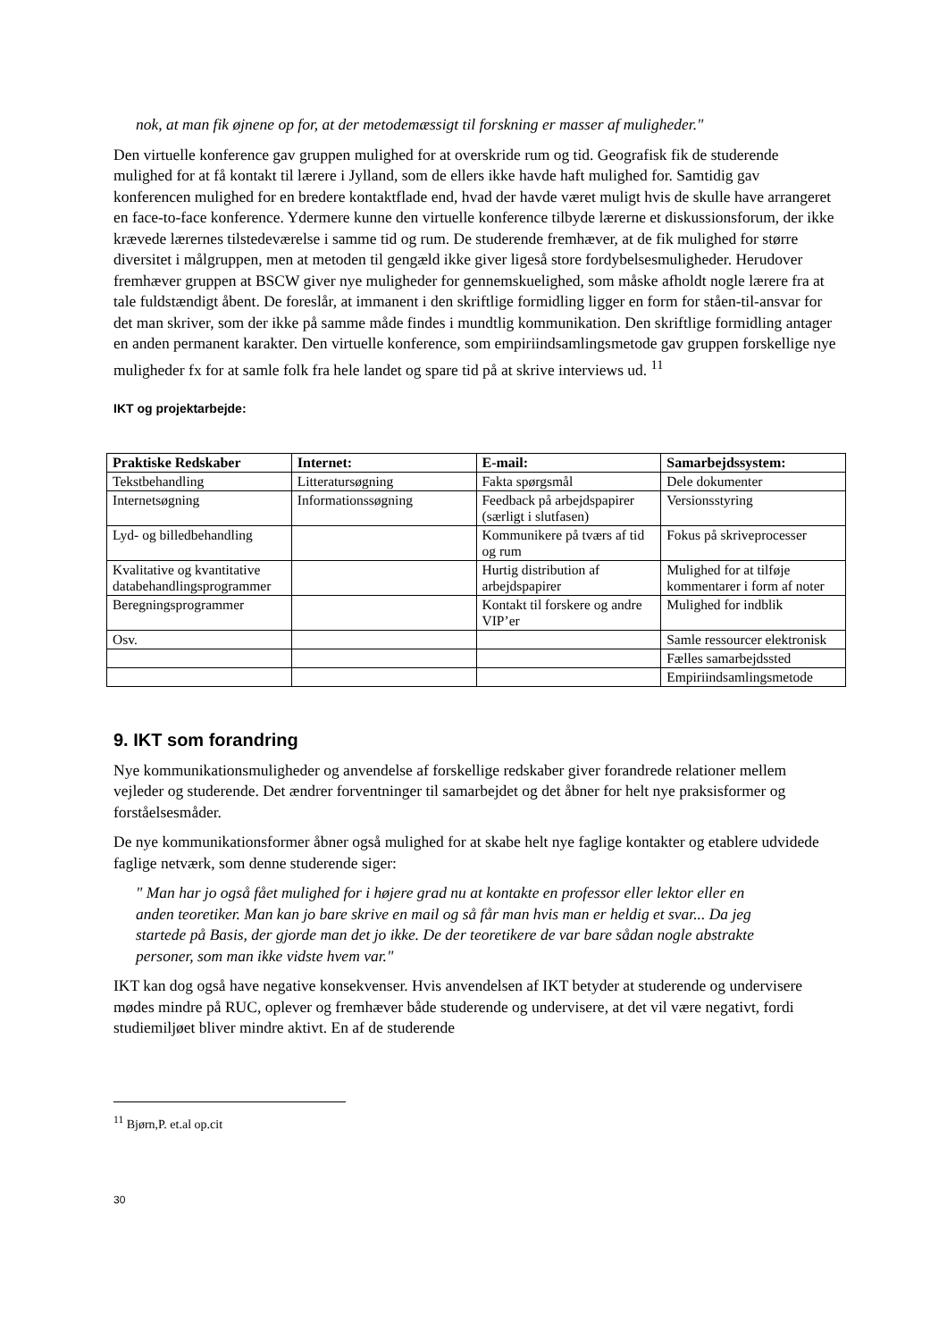nok, at man fik øjnene op for, at der metodemæssigt til forskning er masser af muligheder."
Den virtuelle konference gav gruppen mulighed for at overskride rum og tid. Geografisk fik de studerende mulighed for at få kontakt til lærere i Jylland, som de ellers ikke havde haft mulighed for. Samtidig gav konferencen mulighed for en bredere kontaktflade end, hvad der havde været muligt hvis de skulle have arrangeret en face-to-face konference. Ydermere kunne den virtuelle konference tilbyde lærerne et diskussionsforum, der ikke krævede lærernes tilstedeværelse i samme tid og rum. De studerende fremhæver, at de fik mulighed for større diversitet i målgruppen, men at metoden til gengæld ikke giver ligeså store fordybelsesmuligheder. Herudover fremhæver gruppen at BSCW giver nye muligheder for gennemskuelighed, som måske afholdt nogle lærere fra at tale fuldstændigt åbent. De foreslår, at immanent i den skriftlige formidling ligger en form for ståen-til-ansvar for det man skriver, som der ikke på samme måde findes i mundtlig kommunikation. Den skriftlige formidling antager en anden permanent karakter. Den virtuelle konference, som empiriindsamlingsmetode gav gruppen forskellige nye muligheder fx for at samle folk fra hele landet og spare tid på at skrive interviews ud. <sup>11</sup>
IKT og projektarbejde:
| Praktiske Redskaber | Internet: | E-mail: | Samarbejdssystem: |
| --- | --- | --- | --- |
| Tekstbehandling | Litteratursøgning | Fakta spørgsmål | Dele dokumenter |
| Internetsøgning | Informationssøgning | Feedback på arbejdspapirer (særligt i slutfasen) | Versionsstyring |
| Lyd- og billedbehandling | | Kommunikere på tværs af tid og rum | Fokus på skriveprocesser |
| Kvalitative og kvantitative databehandlingsprogrammer | | Hurtig distribution af arbejdspapirer | Mulighed for at tilføje kommentarer i form af noter |
| Beregningsprogrammer | | Kontakt til forskere og andre VIP’er | Mulighed for indblik |
| Osv. | | | Samle ressourcer elektronisk |
| | | | Fælles samarbejdssted |
| | | | Empiriindsamlingsmetode |
9. IKT som forandring
Nye kommunikationsmuligheder og anvendelse af forskellige redskaber giver forandrede relationer mellem vejleder og studerende. Det ændrer forventninger til samarbejdet og det åbner for helt nye praksisformer og forståelsesmåder.
De nye kommunikationsformer åbner også mulighed for at skabe helt nye faglige kontakter og etablere udvidede faglige netværk, som denne studerende siger:
" Man har jo også fået mulighed for i højere grad nu at kontakte en professor eller lektor eller en anden teoretiker. Man kan jo bare skrive en mail og så får man hvis man er heldig et svar... Da jeg startede på Basis, der gjorde man det jo ikke. De der teoretikere de var bare sådan nogle abstrakte personer, som man ikke vidste hvem var."
IKT kan dog også have negative konsekvenser. Hvis anvendelsen af IKT betyder at studerende og undervisere mødes mindre på RUC, oplever og fremhæver både studerende og undervisere, at det vil være negativt, fordi studiemiljøet bliver mindre aktivt. En af de studerende
<sup>11</sup> Bjørn,P. et.al op.cit
30